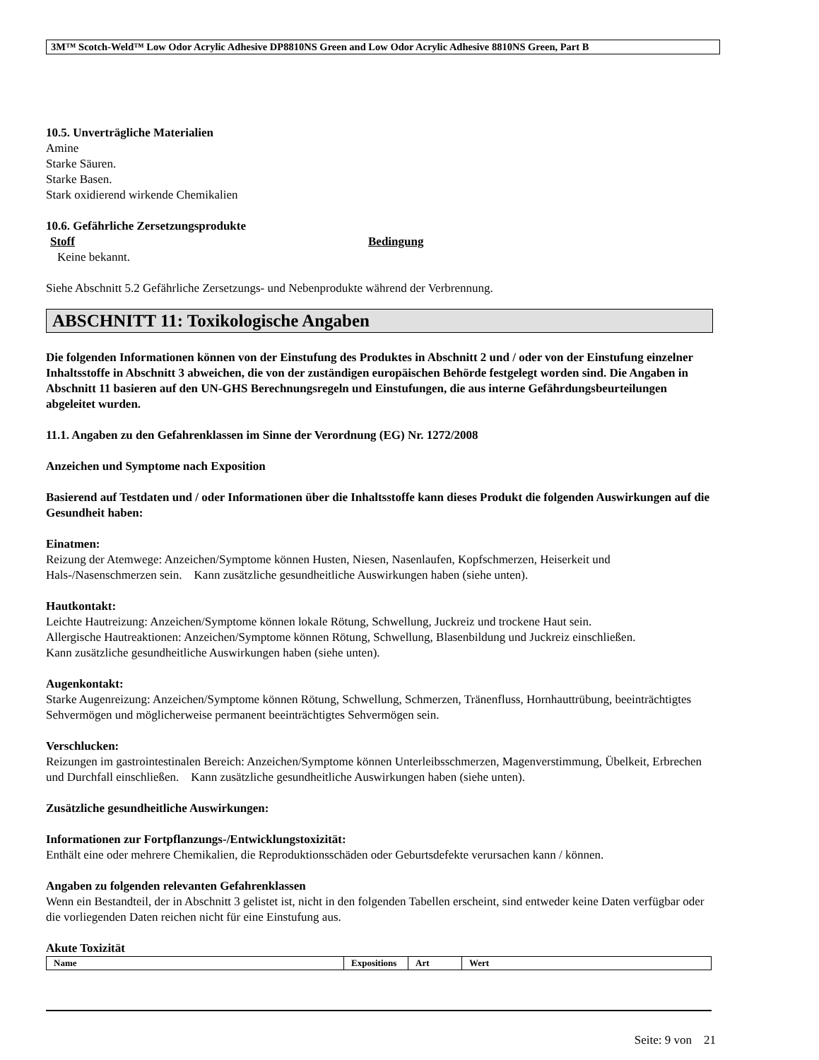3M™ Scotch-Weld™ Low Odor Acrylic Adhesive DP8810NS Green and Low Odor Acrylic Adhesive 8810NS Green, Part B
10.5. Unverträgliche Materialien
Amine
Starke Säuren.
Starke Basen.
Stark oxidierend wirkende Chemikalien
10.6. Gefährliche Zersetzungsprodukte
Stoff Bedingung
Keine bekannt.
Siehe Abschnitt 5.2 Gefährliche Zersetzungs- und Nebenprodukte während der Verbrennung.
ABSCHNITT 11: Toxikologische Angaben
Die folgenden Informationen können von der Einstufung des Produktes in Abschnitt 2 und / oder von der Einstufung einzelner Inhaltsstoffe in Abschnitt 3 abweichen, die von der zuständigen europäischen Behörde festgelegt worden sind. Die Angaben in Abschnitt 11 basieren auf den UN-GHS Berechnungsregeln und Einstufungen, die aus interne Gefährdungsbeurteilungen abgeleitet wurden.
11.1. Angaben zu den Gefahrenklassen im Sinne der Verordnung (EG) Nr. 1272/2008
Anzeichen und Symptome nach Exposition
Basierend auf Testdaten und / oder Informationen über die Inhaltsstoffe kann dieses Produkt die folgenden Auswirkungen auf die Gesundheit haben:
Einatmen:
Reizung der Atemwege: Anzeichen/Symptome können Husten, Niesen, Nasenlaufen, Kopfschmerzen, Heiserkeit und Hals-/Nasenschmerzen sein. Kann zusätzliche gesundheitliche Auswirkungen haben (siehe unten).
Hautkontakt:
Leichte Hautreizung: Anzeichen/Symptome können lokale Rötung, Schwellung, Juckreiz und trockene Haut sein.
Allergische Hautreaktionen: Anzeichen/Symptome können Rötung, Schwellung, Blasenbildung und Juckreiz einschließen.
Kann zusätzliche gesundheitliche Auswirkungen haben (siehe unten).
Augenkontakt:
Starke Augenreizung: Anzeichen/Symptome können Rötung, Schwellung, Schmerzen, Tränenfluss, Hornhauttrübung, beeinträchtigtes Sehvermögen und möglicherweise permanent beeinträchtigtes Sehvermögen sein.
Verschlucken:
Reizungen im gastrointestinalen Bereich: Anzeichen/Symptome können Unterleibsschmerzen, Magenverstimmung, Übelkeit, Erbrechen und Durchfall einschließen. Kann zusätzliche gesundheitliche Auswirkungen haben (siehe unten).
Zusätzliche gesundheitliche Auswirkungen:
Informationen zur Fortpflanzungs-/Entwicklungstoxizität:
Enthält eine oder mehrere Chemikalien, die Reproduktionsschäden oder Geburtsdefekte verursachen kann / können.
Angaben zu folgenden relevanten Gefahrenklassen
Wenn ein Bestandteil, der in Abschnitt 3 gelistet ist, nicht in den folgenden Tabellen erscheint, sind entweder keine Daten verfügbar oder die vorliegenden Daten reichen nicht für eine Einstufung aus.
Akute Toxizität
| Name | Expositions | Art | Wert |
| --- | --- | --- | --- |
Seite: 9 von 21